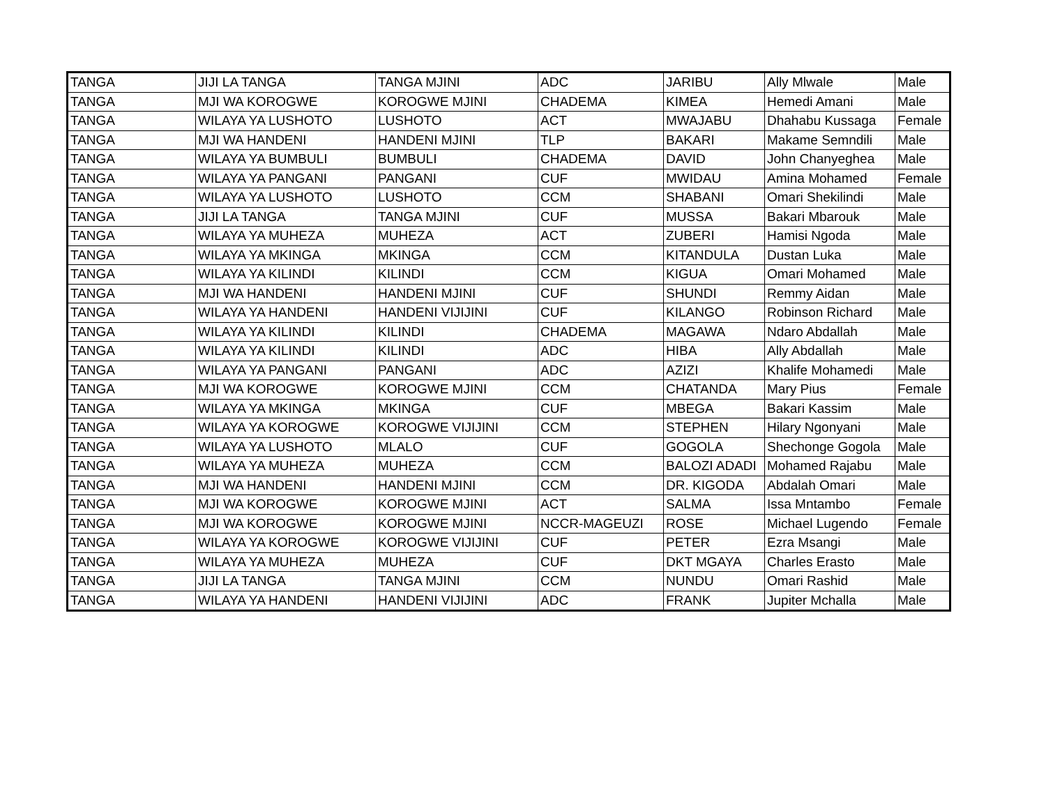| TANGA | JIJI LA TANGA | TANGA MJINI | ADC | JARIBU | Ally Mlwale | Male |
| TANGA | MJI WA KOROGWE | KOROGWE MJINI | CHADEMA | KIMEA | Hemedi Amani | Male |
| TANGA | WILAYA YA LUSHOTO | LUSHOTO | ACT | MWAJABU | Dhahabu Kussaga | Female |
| TANGA | MJI WA HANDENI | HANDENI MJINI | TLP | BAKARI | Makame Semndili | Male |
| TANGA | WILAYA YA BUMBULI | BUMBULI | CHADEMA | DAVID | John Chanyeghea | Male |
| TANGA | WILAYA YA PANGANI | PANGANI | CUF | MWIDAU | Amina Mohamed | Female |
| TANGA | WILAYA YA LUSHOTO | LUSHOTO | CCM | SHABANI | Omari Shekilindi | Male |
| TANGA | JIJI LA TANGA | TANGA MJINI | CUF | MUSSA | Bakari Mbarouk | Male |
| TANGA | WILAYA YA MUHEZA | MUHEZA | ACT | ZUBERI | Hamisi Ngoda | Male |
| TANGA | WILAYA YA MKINGA | MKINGA | CCM | KITANDULA | Dustan Luka | Male |
| TANGA | WILAYA YA KILINDI | KILINDI | CCM | KIGUA | Omari Mohamed | Male |
| TANGA | MJI WA HANDENI | HANDENI MJINI | CUF | SHUNDI | Remmy Aidan | Male |
| TANGA | WILAYA YA HANDENI | HANDENI VIJIJINI | CUF | KILANGO | Robinson Richard | Male |
| TANGA | WILAYA YA KILINDI | KILINDI | CHADEMA | MAGAWA | Ndaro Abdallah | Male |
| TANGA | WILAYA YA KILINDI | KILINDI | ADC | HIBA | Ally Abdallah | Male |
| TANGA | WILAYA YA PANGANI | PANGANI | ADC | AZIZI | Khalife Mohamedi | Male |
| TANGA | MJI WA KOROGWE | KOROGWE MJINI | CCM | CHATANDA | Mary Pius | Female |
| TANGA | WILAYA YA MKINGA | MKINGA | CUF | MBEGA | Bakari Kassim | Male |
| TANGA | WILAYA YA KOROGWE | KOROGWE VIJIJINI | CCM | STEPHEN | Hilary Ngonyani | Male |
| TANGA | WILAYA YA LUSHOTO | MLALO | CUF | GOGOLA | Shechonge Gogola | Male |
| TANGA | WILAYA YA MUHEZA | MUHEZA | CCM | BALOZI ADADI | Mohamed Rajabu | Male |
| TANGA | MJI WA HANDENI | HANDENI MJINI | CCM | DR. KIGODA | Abdalah Omari | Male |
| TANGA | MJI WA KOROGWE | KOROGWE MJINI | ACT | SALMA | Issa Mntambo | Female |
| TANGA | MJI WA KOROGWE | KOROGWE MJINI | NCCR-MAGEUZI | ROSE | Michael Lugendo | Female |
| TANGA | WILAYA YA KOROGWE | KOROGWE VIJIJINI | CUF | PETER | Ezra Msangi | Male |
| TANGA | WILAYA YA MUHEZA | MUHEZA | CUF | DKT MGAYA | Charles Erasto | Male |
| TANGA | JIJI LA TANGA | TANGA MJINI | CCM | NUNDU | Omari Rashid | Male |
| TANGA | WILAYA YA HANDENI | HANDENI VIJIJINI | ADC | FRANK | Jupiter Mchalla | Male |